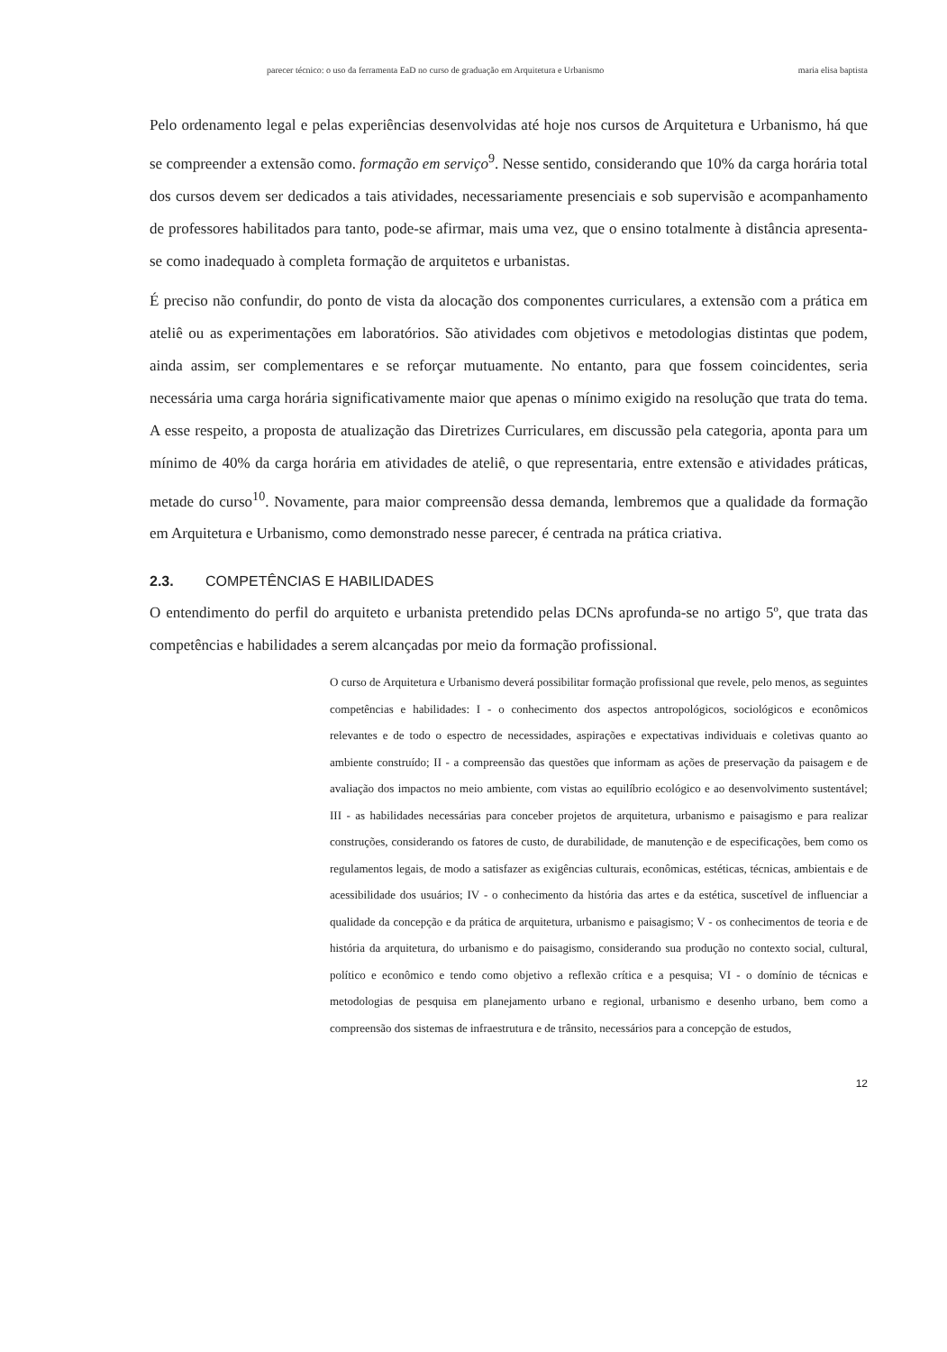parecer técnico: o uso da ferramenta EaD no curso de graduação em Arquitetura e Urbanismo maria elisa baptista
Pelo ordenamento legal e pelas experiências desenvolvidas até hoje nos cursos de Arquitetura e Urbanismo, há que se compreender a extensão como. formação em serviço<sup>9</sup>. Nesse sentido, considerando que 10% da carga horária total dos cursos devem ser dedicados a tais atividades, necessariamente presenciais e sob supervisão e acompanhamento de professores habilitados para tanto, pode-se afirmar, mais uma vez, que o ensino totalmente à distância apresenta-se como inadequado à completa formação de arquitetos e urbanistas.
É preciso não confundir, do ponto de vista da alocação dos componentes curriculares, a extensão com a prática em ateliê ou as experimentações em laboratórios. São atividades com objetivos e metodologias distintas que podem, ainda assim, ser complementares e se reforçar mutuamente. No entanto, para que fossem coincidentes, seria necessária uma carga horária significativamente maior que apenas o mínimo exigido na resolução que trata do tema. A esse respeito, a proposta de atualização das Diretrizes Curriculares, em discussão pela categoria, aponta para um mínimo de 40% da carga horária em atividades de ateliê, o que representaria, entre extensão e atividades práticas, metade do curso<sup>10</sup>. Novamente, para maior compreensão dessa demanda, lembremos que a qualidade da formação em Arquitetura e Urbanismo, como demonstrado nesse parecer, é centrada na prática criativa.
2.3. COMPETÊNCIAS E HABILIDADES
O entendimento do perfil do arquiteto e urbanista pretendido pelas DCNs aprofunda-se no artigo 5º, que trata das competências e habilidades a serem alcançadas por meio da formação profissional.
O curso de Arquitetura e Urbanismo deverá possibilitar formação profissional que revele, pelo menos, as seguintes competências e habilidades: I - o conhecimento dos aspectos antropológicos, sociológicos e econômicos relevantes e de todo o espectro de necessidades, aspirações e expectativas individuais e coletivas quanto ao ambiente construído; II - a compreensão das questões que informam as ações de preservação da paisagem e de avaliação dos impactos no meio ambiente, com vistas ao equilíbrio ecológico e ao desenvolvimento sustentável; III - as habilidades necessárias para conceber projetos de arquitetura, urbanismo e paisagismo e para realizar construções, considerando os fatores de custo, de durabilidade, de manutenção e de especificações, bem como os regulamentos legais, de modo a satisfazer as exigências culturais, econômicas, estéticas, técnicas, ambientais e de acessibilidade dos usuários; IV - o conhecimento da história das artes e da estética, suscetível de influenciar a qualidade da concepção e da prática de arquitetura, urbanismo e paisagismo; V - os conhecimentos de teoria e de história da arquitetura, do urbanismo e do paisagismo, considerando sua produção no contexto social, cultural, político e econômico e tendo como objetivo a reflexão crítica e a pesquisa; VI - o domínio de técnicas e metodologias de pesquisa em planejamento urbano e regional, urbanismo e desenho urbano, bem como a compreensão dos sistemas de infraestrutura e de trânsito, necessários para a concepção de estudos,
12